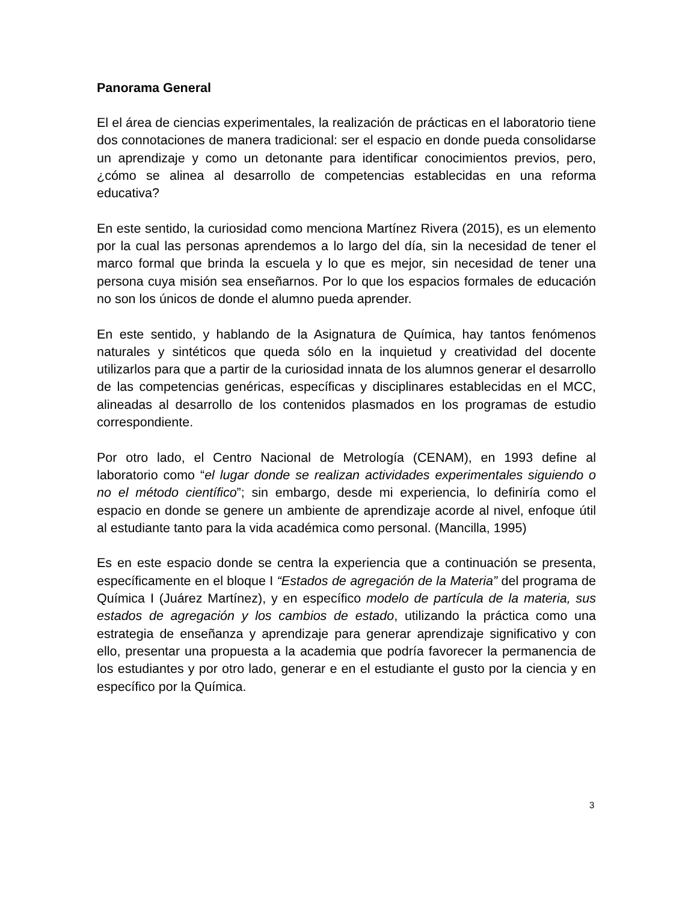Panorama General
El el área de ciencias experimentales, la realización de prácticas en el laboratorio tiene dos connotaciones de manera tradicional: ser el espacio en donde pueda consolidarse un aprendizaje y como un detonante para identificar conocimientos previos, pero, ¿cómo se alinea al desarrollo de competencias establecidas en una reforma educativa?
En este sentido, la curiosidad como menciona Martínez Rivera (2015), es un elemento por la cual las personas aprendemos a lo largo del día, sin la necesidad de tener el marco formal que brinda la escuela y lo que es mejor, sin necesidad de tener una persona cuya misión sea enseñarnos. Por lo que los espacios formales de educación no son los únicos de donde el alumno pueda aprender.
En este sentido, y hablando de la Asignatura de Química, hay tantos fenómenos naturales y sintéticos que queda sólo en la inquietud y creatividad del docente utilizarlos para que a partir de la curiosidad innata de los alumnos generar el desarrollo de las competencias genéricas, específicas y disciplinares establecidas en el MCC, alineadas al desarrollo de los contenidos plasmados en los programas de estudio correspondiente.
Por otro lado, el Centro Nacional de Metrología (CENAM), en 1993 define al laboratorio como “el lugar donde se realizan actividades experimentales siguiendo o no el método científico”; sin embargo, desde mi experiencia, lo definiría como el espacio en donde se genere un ambiente de aprendizaje acorde al nivel, enfoque útil al estudiante tanto para la vida académica como personal. (Mancilla, 1995)
Es en este espacio donde se centra la experiencia que a continuación se presenta, específicamente en el bloque I “Estados de agregación de la Materia” del programa de Química I (Juárez Martínez), y en específico modelo de partícula de la materia, sus estados de agregación y los cambios de estado, utilizando la práctica como una estrategia de enseñanza y aprendizaje para generar aprendizaje significativo y con ello, presentar una propuesta a la academia que podría favorecer la permanencia de los estudiantes y por otro lado, generar e en el estudiante el gusto por la ciencia y en específico por la Química.
3